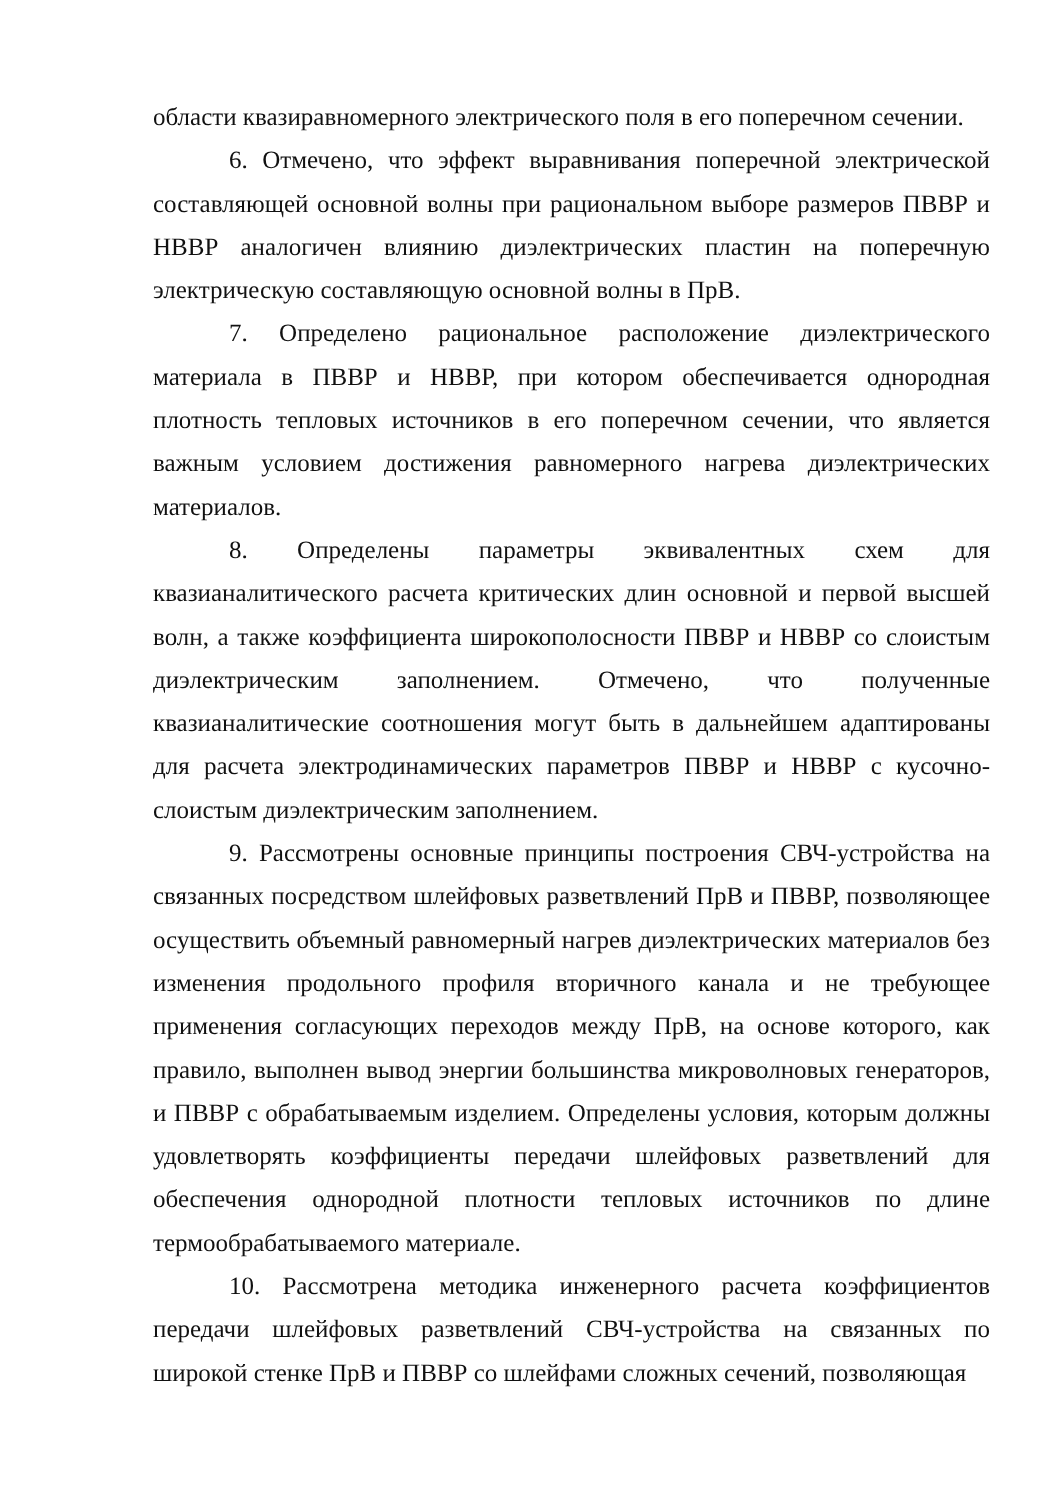области квазиравномерного электрического поля в его поперечном сечении.
6. Отмечено, что эффект выравнивания поперечной электрической составляющей основной волны при рациональном выборе размеров ПВВР и НВВР аналогичен влиянию диэлектрических пластин на поперечную электрическую составляющую основной волны в ПрВ.
7. Определено рациональное расположение диэлектрического материала в ПВВР и НВВР, при котором обеспечивается однородная плотность тепловых источников в его поперечном сечении, что является важным условием достижения равномерного нагрева диэлектрических материалов.
8. Определены параметры эквивалентных схем для квазианалитического расчета критических длин основной и первой высшей волн, а также коэффициента широкополосности ПВВР и НВВР со слоистым диэлектрическим заполнением. Отмечено, что полученные квазианалитические соотношения могут быть в дальнейшем адаптированы для расчета электродинамических параметров ПВВР и НВВР с кусочно-слоистым диэлектрическим заполнением.
9. Рассмотрены основные принципы построения СВЧ-устройства на связанных посредством шлейфовых разветвлений ПрВ и ПВВР, позволяющее осуществить объемный равномерный нагрев диэлектрических материалов без изменения продольного профиля вторичного канала и не требующее применения согласующих переходов между ПрВ, на основе которого, как правило, выполнен вывод энергии большинства микроволновых генераторов, и ПВВР с обрабатываемым изделием. Определены условия, которым должны удовлетворять коэффициенты передачи шлейфовых разветвлений для обеспечения однородной плотности тепловых источников по длине термообрабатываемого материале.
10. Рассмотрена методика инженерного расчета коэффициентов передачи шлейфовых разветвлений СВЧ-устройства на связанных по широкой стенке ПрВ и ПВВР со шлейфами сложных сечений, позволяющая